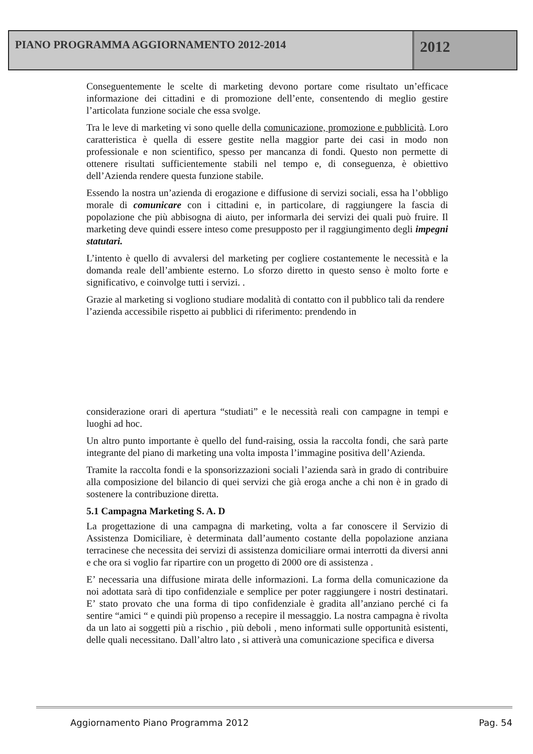PIANO PROGRAMMA AGGIORNAMENTO 2012-2014
2012
Conseguentemente le scelte di marketing devono portare come risultato un’efficace informazione dei cittadini e di promozione dell’ente, consentendo di meglio gestire l’articolata funzione sociale che essa svolge.
Tra le leve di marketing vi sono quelle della comunicazione, promozione e pubblicità. Loro caratteristica è quella di essere gestite nella maggior parte dei casi in modo non professionale e non scientifico, spesso per mancanza di fondi. Questo non permette di ottenere risultati sufficientemente stabili nel tempo e, di conseguenza, è obiettivo dell’Azienda rendere questa funzione stabile.
Essendo la nostra un’azienda di erogazione e diffusione di servizi sociali, essa ha l’obbligo morale di comunicare con i cittadini e, in particolare, di raggiungere la fascia di popolazione che più abbisogna di aiuto, per informarla dei servizi dei quali può fruire. Il marketing deve quindi essere inteso come presupposto per il raggiungimento degli impegni statutari.
L’intento è quello di avvalersi del marketing per cogliere costantemente le necessità e la domanda reale dell’ambiente esterno. Lo sforzo diretto in questo senso è molto forte e significativo, e coinvolge tutti i servizi. .
Grazie al marketing si vogliono studiare modalità di contatto con il pubblico tali da rendere l’azienda accessibile rispetto ai pubblici di riferimento: prendendo in
considerazione orari di apertura “studiati” e le necessità reali con campagne in tempi e luoghi ad hoc.
Un altro punto importante è quello del fund-raising, ossia la raccolta fondi, che sarà parte integrante del piano di marketing una volta imposta l’immagine positiva dell’Azienda.
Tramite la raccolta fondi e la sponsorizzazioni sociali l’azienda sarà in grado di contribuire alla composizione del bilancio di quei servizi che già eroga anche a chi non è in grado di sostenere la contribuzione diretta.
5.1 Campagna Marketing S. A. D
La progettazione di una campagna di marketing, volta a far conoscere il Servizio di Assistenza Domiciliare, è determinata dall’aumento costante della popolazione anziana terracinese che necessita dei servizi di assistenza domiciliare ormai interrotti da diversi anni e che ora si voglio far ripartire con un progetto di 2000 ore di assistenza .
E’ necessaria una diffusione mirata delle informazioni. La forma della comunicazione da noi adottata sarà di tipo confidenziale e semplice per poter raggiungere i nostri destinatari. E’ stato provato che una forma di tipo confidenziale è gradita all’anziano perché ci fa sentire “amici “ e quindi più propenso a recepire il messaggio. La nostra campagna è rivolta da un lato ai soggetti più a rischio , più deboli , meno informati sulle opportunità esistenti, delle quali necessitano. Dall’altro lato , si attiverà una comunicazione specifica e diversa
Aggiornamento Piano Programma 2012 Pag. 54